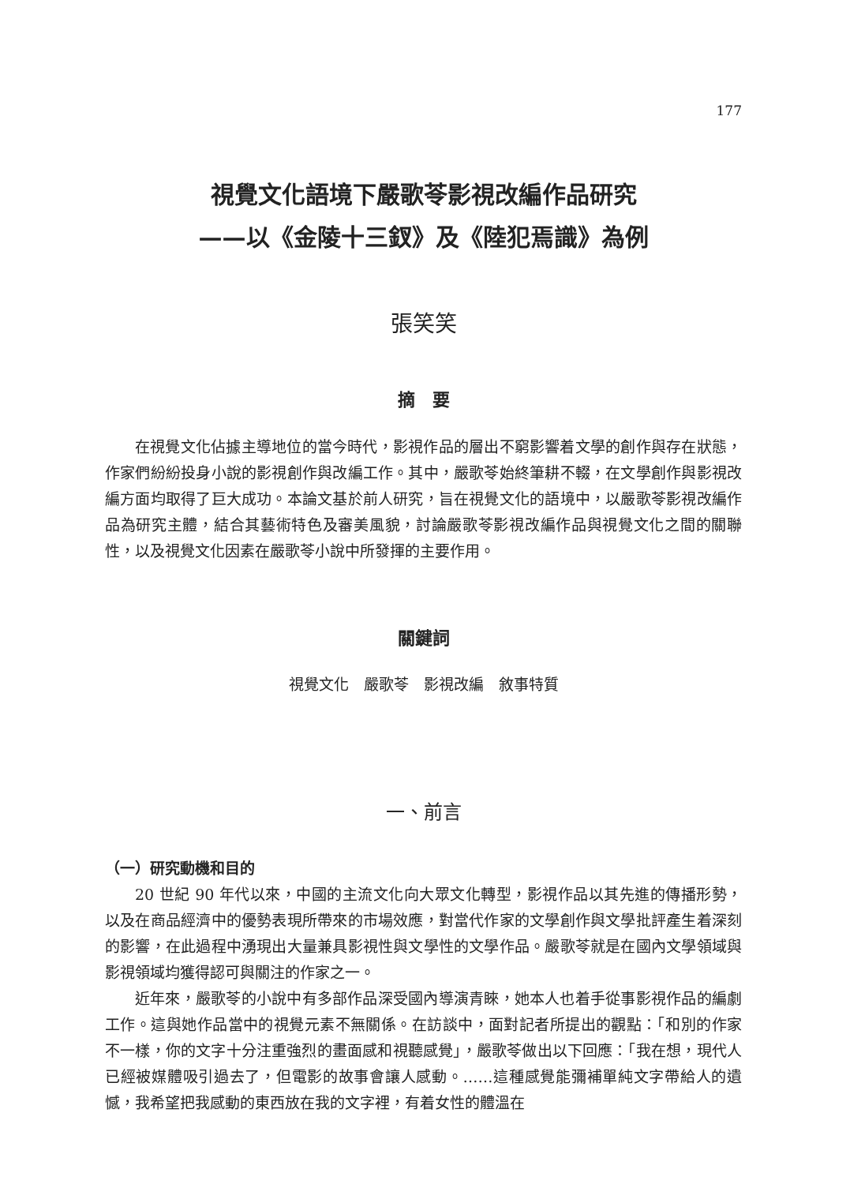177
視覺文化語境下嚴歌苓影視改編作品研究
——以《金陵十三釵》及《陸犯焉識》為例
張笑笑
摘　要
在視覺文化佔據主導地位的當今時代，影視作品的層出不窮影響着文學的創作與存在狀態，作家們紛紛投身小說的影視創作與改編工作。其中，嚴歌苓始終筆耕不輟，在文學創作與影視改編方面均取得了巨大成功。本論文基於前人研究，旨在視覺文化的語境中，以嚴歌苓影視改編作品為研究主體，結合其藝術特色及審美風貌，討論嚴歌苓影視改編作品與視覺文化之間的關聯性，以及視覺文化因素在嚴歌苓小說中所發揮的主要作用。
關鍵詞
視覺文化　嚴歌苓　影視改編　敘事特質
一、前言
（一）研究動機和目的
20 世紀 90 年代以來，中國的主流文化向大眾文化轉型，影視作品以其先進的傳播形勢，以及在商品經濟中的優勢表現所帶來的市場效應，對當代作家的文學創作與文學批評產生着深刻的影響，在此過程中湧現出大量兼具影視性與文學性的文學作品。嚴歌苓就是在國內文學領域與影視領域均獲得認可與關注的作家之一。
近年來，嚴歌苓的小說中有多部作品深受國內導演青睞，她本人也着手從事影視作品的編劇工作。這與她作品當中的視覺元素不無關係。在訪談中，面對記者所提出的觀點：「和別的作家不一樣，你的文字十分注重強烈的畫面感和視聽感覺」，嚴歌苓做出以下回應：「我在想，現代人已經被媒體吸引過去了，但電影的故事會讓人感動。……這種感覺能彌補單純文字帶給人的遺憾，我希望把我感動的東西放在我的文字裡，有着女性的體溫在